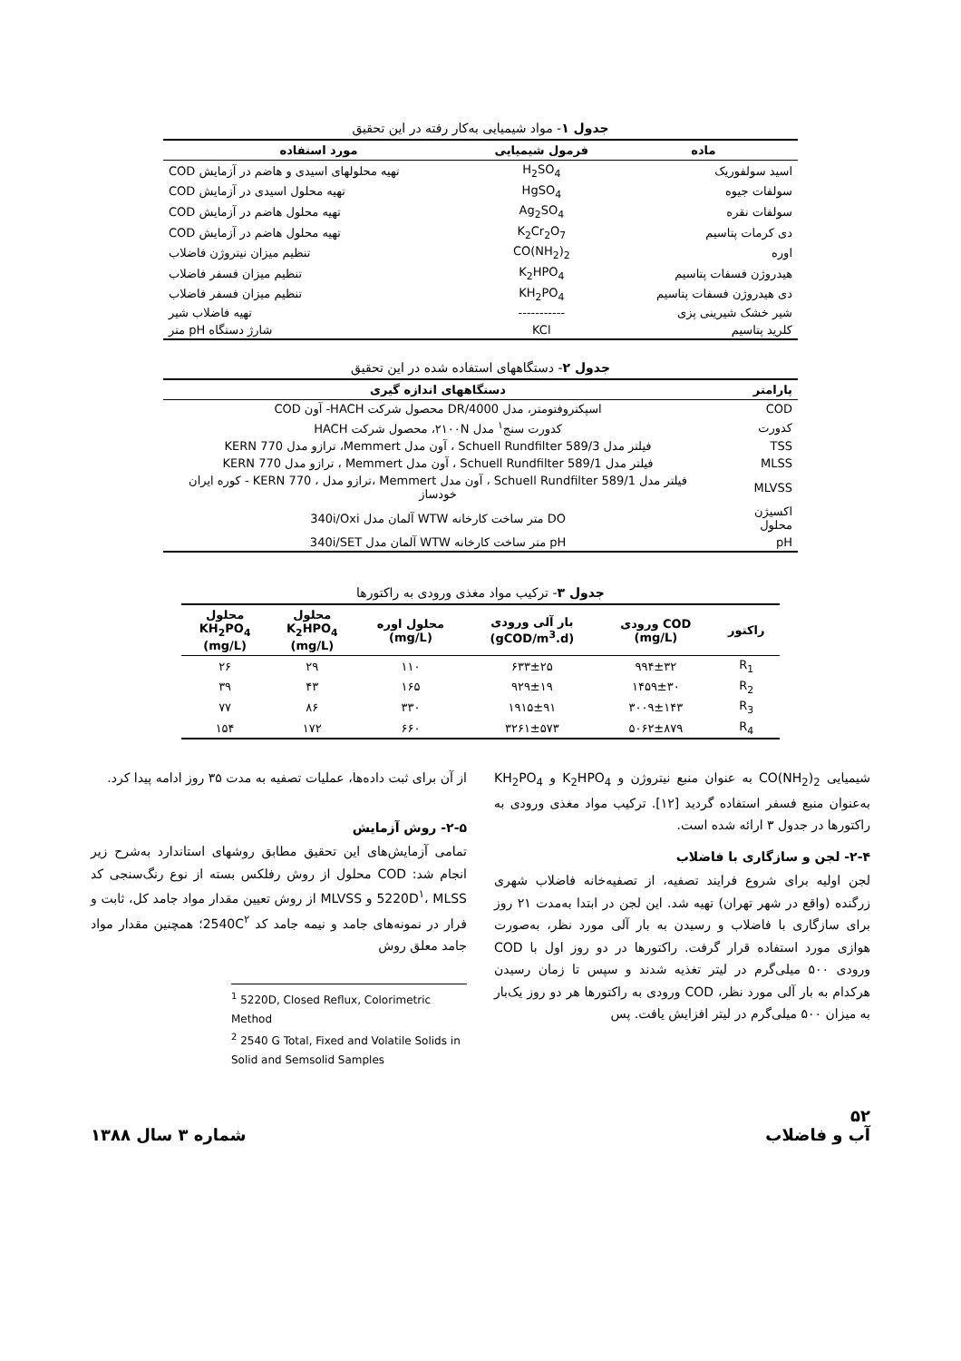جدول ۱- مواد شیمیایی به‌کار رفته در این تحقیق
| ماده | فرمول شیمیایی | مورد استفاده |
| --- | --- | --- |
| اسید سولفوریک | H<sub>2</sub>SO<sub>4</sub> | تهیه محلولهای اسیدی و هاضم در آزمایش COD |
| سولفات جیوه | HgSO<sub>4</sub> | تهیه محلول اسیدی در آزمایش COD |
| سولفات نقره | Ag<sub>2</sub>SO<sub>4</sub> | تهیه محلول هاضم در آزمایش COD |
| دی کرمات پتاسیم | K<sub>2</sub>Cr<sub>2</sub>O<sub>7</sub> | تهیه محلول هاضم در آزمایش COD |
| اوره | CO(NH<sub>2</sub>)<sub>2</sub> | تنظیم میزان نیتروژن فاضلاب |
| هیدروژن فسفات پتاسیم | K<sub>2</sub>HPO<sub>4</sub> | تنظیم میزان فسفر فاضلاب |
| دی هیدروژن فسفات پتاسیم | KH<sub>2</sub>PO<sub>4</sub> | تنظیم میزان فسفر فاضلاب |
| شیر خشک شیرینی پزی | ----------- | تهیه فاضلاب شیر |
| کلرید پتاسیم | KCl | شارژ دستگاه pH متر |
جدول ۲- دستگاههای استفاده شده در این تحقیق
| پارامتر | دستگاههای اندازه گیری |
| --- | --- |
| COD | اسپکتروفتومتر، مدل DR/4000 محصول شرکت HACH- آون COD |
| کدورت | کدورت سنج<sup>۱</sup> مدل ۲۱۰۰N، محصول شرکت HACH |
| TSS | فیلتر مدل Schuell Rundfilter 589/3 ، آون مدل Memmert، ترازو مدل KERN 770 |
| MLSS | فیلتر مدل Schuell Rundfilter 589/1 ، آون مدل Memmert ، ترازو مدل KERN 770 |
| MLVSS | فیلتر مدل Schuell Rundfilter 589/1 ، آون مدل Memmert ،ترازو مدل ، KERN 770 - کوره ایران خودساز |
| اکسیژن محلول | DO متر ساخت کارخانه WTW آلمان مدل 340i/Oxi |
| pH | pH متر ساخت کارخانه WTW آلمان مدل 340i/SET |
جدول ۳- ترکیب مواد مغذی ورودی به راکتورها
| راکتور | COD ورودی (mg/L) | بار آلی ورودی (gCOD/m<sup>3</sup>.d) | محلول اوره (mg/L) | محلول K<sub>2</sub>HPO<sub>4</sub> (mg/L) | محلول KH<sub>2</sub>PO<sub>4</sub> (mg/L) |
| --- | --- | --- | --- | --- | --- |
| R<sub>1</sub> | ۹۹۴±۳۲ | ۶۳۳±۲۵ | ۱۱۰ | ۲۹ | ۲۶ |
| R<sub>2</sub> | ۱۴۵۹±۳۰ | ۹۲۹±۱۹ | ۱۶۵ | ۴۳ | ۳۹ |
| R<sub>3</sub> | ۳۰۰۹±۱۴۳ | ۱۹۱۵±۹۱ | ۳۳۰ | ۸۶ | ۷۷ |
| R<sub>4</sub> | ۵۰۶۲±۸۷۹ | ۳۲۶۱±۵۷۳ | ۶۶۰ | ۱۷۲ | ۱۵۴ |
شیمیایی CO(NH<sub>2</sub>)<sub>2</sub> به عنوان منبع نیتروژن و K<sub>2</sub>HPO<sub>4</sub> و KH<sub>2</sub>PO<sub>4</sub> به‌عنوان منبع فسفر استفاده گردید [۱۲]. ترکیب مواد مغذی ورودی به راکتورها در جدول ۳ ارائه شده است.
۲-۴- لجن و سازگاری با فاضلاب
لجن اولیه برای شروع فرایند تصفیه، از تصفیه‌خانه فاضلاب شهری زرگنده (واقع در شهر تهران) تهیه شد. این لجن در ابتدا به‌مدت ۲۱ روز برای سازگاری با فاضلاب و رسیدن به بار آلی مورد نظر، به‌صورت هوازی مورد استفاده قرار گرفت. راکتورها در دو روز اول با COD ورودی ۵۰۰ میلی‌گرم در لیتر تغذیه شدند و سپس تا زمان رسیدن هرکدام به بار آلی مورد نظر، COD ورودی به راکتورها هر دو روز یک‌بار به میزان ۵۰۰ میلی‌گرم در لیتر افزایش یافت. پس
از آن برای ثبت داده‌ها، عملیات تصفیه به مدت ۳۵ روز ادامه پیدا کرد.
۲-۵- روش آزمایش
تمامی آزمایش‌های این تحقیق مطابق روشهای استاندارد به‌شرح زیر انجام شد: COD محلول از روش رفلکس بسته از نوع رنگ‌سنجی کد 5220D<sup>۱</sup>، MLSS و MLVSS از روش تعیین مقدار مواد جامد کل، ثابت و فرار در نمونه‌های جامد و نیمه جامد کد 2540C<sup>۲</sup>؛ همچنین مقدار مواد جامد معلق روش
<sup>1</sup> 5220D, Closed Reflux, Colorimetric Method
<sup>2</sup> 2540 G Total, Fixed and Volatile Solids in Solid and Semsolid Samples
۵۲
آب و فاضلاب شماره ۳ سال ۱۳۸۸